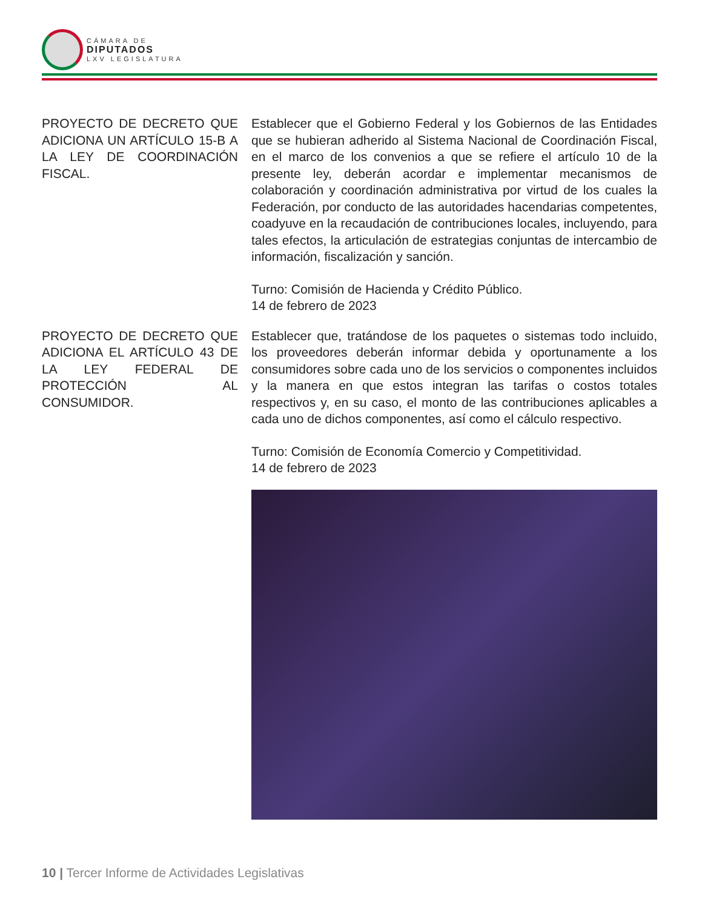CÁMARA DE
DIPUTADOS
LXV LEGISLATURA
PROYECTO DE DECRETO QUE ADICIONA UN ARTÍCULO 15-B A LA LEY DE COORDINACIÓN FISCAL.
Establecer que el Gobierno Federal y los Gobiernos de las Entidades que se hubieran adherido al Sistema Nacional de Coordinación Fiscal, en el marco de los convenios a que se refiere el artículo 10 de la presente ley, deberán acordar e implementar mecanismos de colaboración y coordinación administrativa por virtud de los cuales la Federación, por conducto de las autoridades hacendarias competentes, coadyuve en la recaudación de contribuciones locales, incluyendo, para tales efectos, la articulación de estrategias conjuntas de intercambio de información, fiscalización y sanción.
Turno: Comisión de Hacienda y Crédito Público.
14 de febrero de 2023
PROYECTO DE DECRETO QUE ADICIONA EL ARTÍCULO 43 DE LA LEY FEDERAL DE PROTECCIÓN AL CONSUMIDOR.
Establecer que, tratándose de los paquetes o sistemas todo incluido, los proveedores deberán informar debida y oportunamente a los consumidores sobre cada uno de los servicios o componentes incluidos y la manera en que estos integran las tarifas o costos totales respectivos y, en su caso, el monto de las contribuciones aplicables a cada uno de dichos componentes, así como el cálculo respectivo.
Turno: Comisión de Economía Comercio y Competitividad.
14 de febrero de 2023
10 | Tercer Informe de Actividades Legislativas